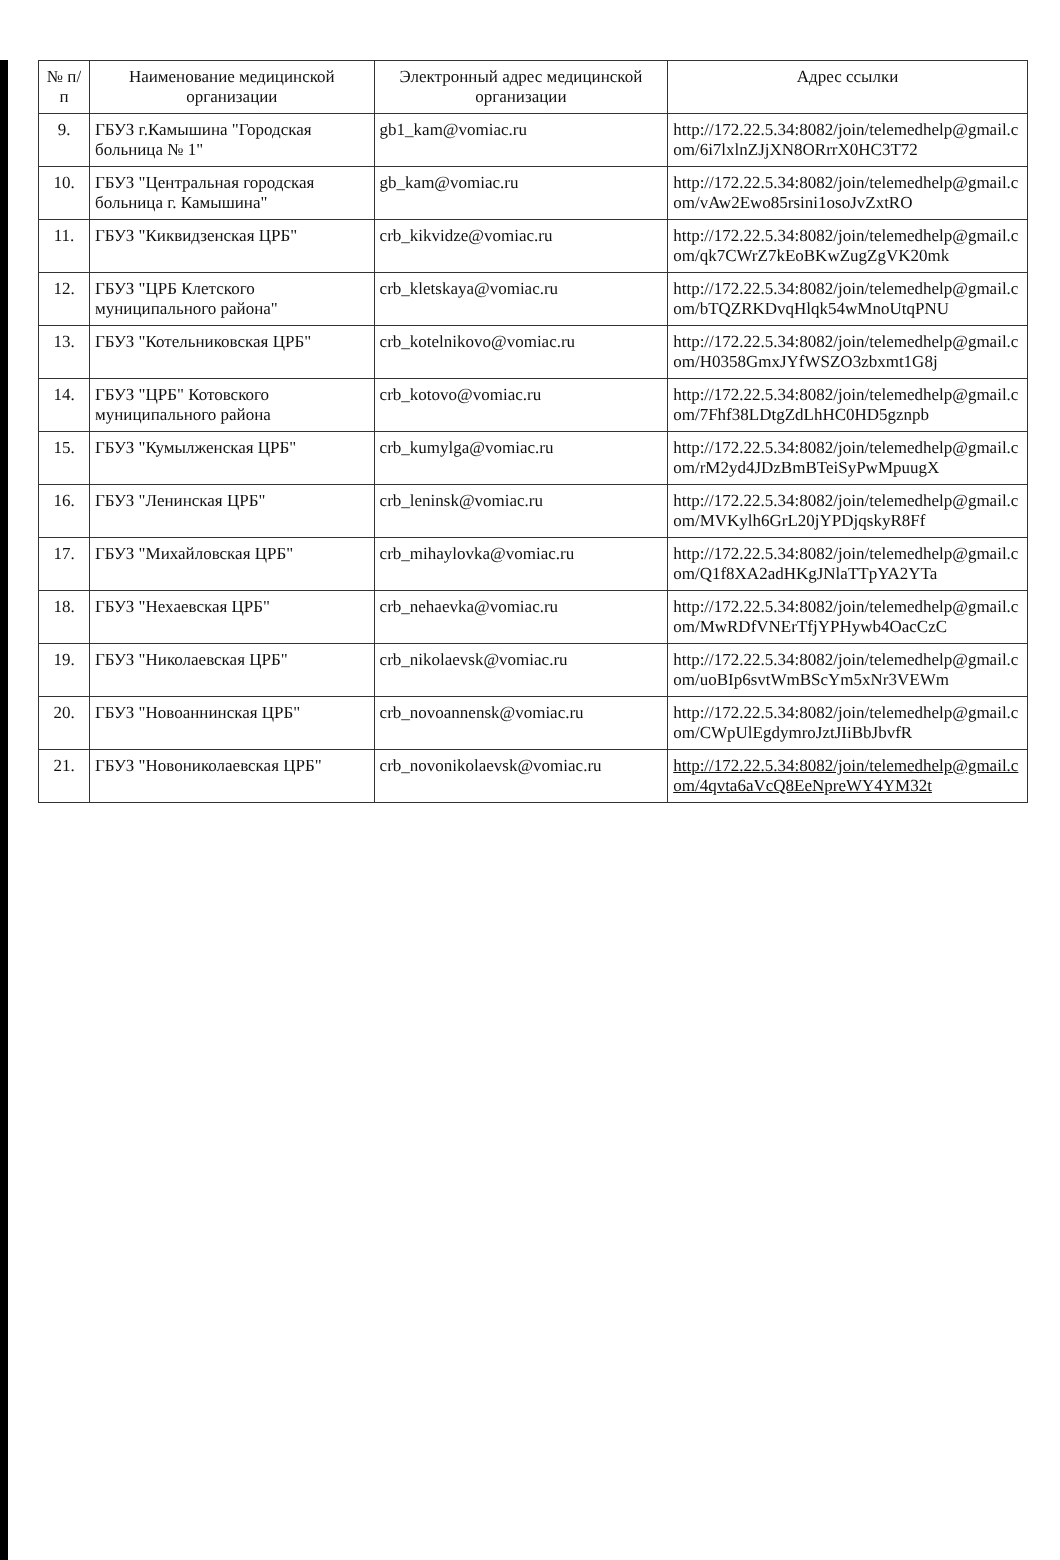| № п/п | Наименование медицинской организации | Электронный адрес медицинской организации | Адрес ссылки |
| --- | --- | --- | --- |
| 9. | ГБУЗ г.Камышина "Городская больница № 1" | gb1_kam@vomiac.ru | http://172.22.5.34:8082/join/telemedhelp@gmail.com/6i7lxlnZJjXN8ORrrX0HC3T72 |
| 10. | ГБУЗ "Центральная городская больница г. Камышина" | gb_kam@vomiac.ru | http://172.22.5.34:8082/join/telemedhelp@gmail.com/vAw2Ewo85rsini1osoJvZxtRO |
| 11. | ГБУЗ "Киквидзенская ЦРБ" | crb_kikvidze@vomiac.ru | http://172.22.5.34:8082/join/telemedhelp@gmail.com/qk7CWrZ7kEoBKwZugZgVK20mk |
| 12. | ГБУЗ "ЦРБ Клетского муниципального района" | crb_kletskaya@vomiac.ru | http://172.22.5.34:8082/join/telemedhelp@gmail.com/bTQZRKDvqHlqk54wMnoUtqPNU |
| 13. | ГБУЗ "Котельниковская ЦРБ" | crb_kotelnikovo@vomiac.ru | http://172.22.5.34:8082/join/telemedhelp@gmail.com/H0358GmxJYfWSZO3zbxmt1G8j |
| 14. | ГБУЗ "ЦРБ" Котовского муниципального района | crb_kotovo@vomiac.ru | http://172.22.5.34:8082/join/telemedhelp@gmail.com/7Fhf38LDtgZdLhHC0HD5gznpb |
| 15. | ГБУЗ "Кумылженская ЦРБ" | crb_kumylga@vomiac.ru | http://172.22.5.34:8082/join/telemedhelp@gmail.com/rM2yd4JDzBmBTeiSyPwMpuugX |
| 16. | ГБУЗ "Ленинская ЦРБ" | crb_leninsk@vomiac.ru | http://172.22.5.34:8082/join/telemedhelp@gmail.com/MVKylh6GrL20jYPDjqskyR8Ff |
| 17. | ГБУЗ "Михайловская ЦРБ" | crb_mihaylovka@vomiac.ru | http://172.22.5.34:8082/join/telemedhelp@gmail.com/Q1f8XA2adHKgJNlaTTpYA2YTa |
| 18. | ГБУЗ "Нехаевская ЦРБ" | crb_nehaevka@vomiac.ru | http://172.22.5.34:8082/join/telemedhelp@gmail.com/MwRDfVNErTfjYPHywb4OacCzC |
| 19. | ГБУЗ "Николаевская ЦРБ" | crb_nikolaevsk@vomiac.ru | http://172.22.5.34:8082/join/telemedhelp@gmail.com/uoBIp6svtWmBScYm5xNr3VEWm |
| 20. | ГБУЗ "Новоаннинская ЦРБ" | crb_novoannensk@vomiac.ru | http://172.22.5.34:8082/join/telemedhelp@gmail.com/CWpUlEgdymroJztJIiBbJbvfR |
| 21. | ГБУЗ "Новониколаевская ЦРБ" | crb_novonikolaevsk@vomiac.ru | http://172.22.5.34:8082/join/telemedhelp@gmail.com/4qvta6aVcQ8EeNpreWY4YM32t |